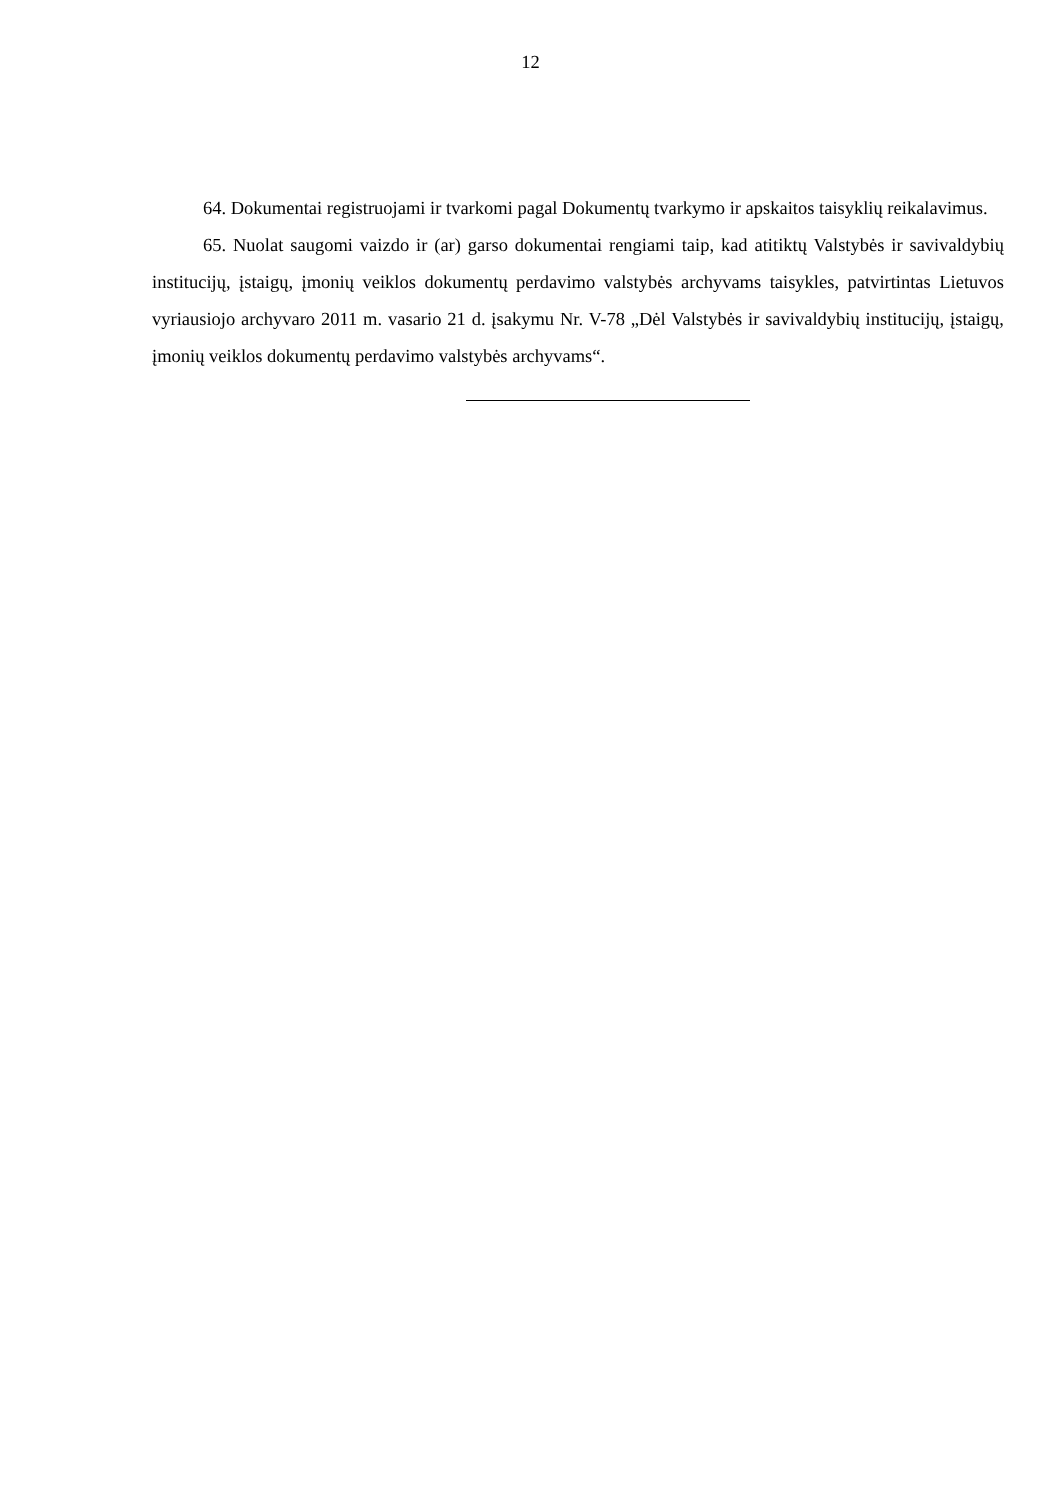12
64. Dokumentai registruojami ir tvarkomi pagal Dokumentų tvarkymo ir apskaitos taisyklių reikalavimus.
65. Nuolat saugomi vaizdo ir (ar) garso dokumentai rengiami taip, kad atitiktų Valstybės ir savivaldybių institucijų, įstaigų, įmonių veiklos dokumentų perdavimo valstybės archyvams taisykles, patvirtintas Lietuvos vyriausiojo archyvaro 2011 m. vasario 21 d. įsakymu Nr. V-78 „Dėl Valstybės ir savivaldybių institucijų, įstaigų, įmonių veiklos dokumentų perdavimo valstybės archyvams“.